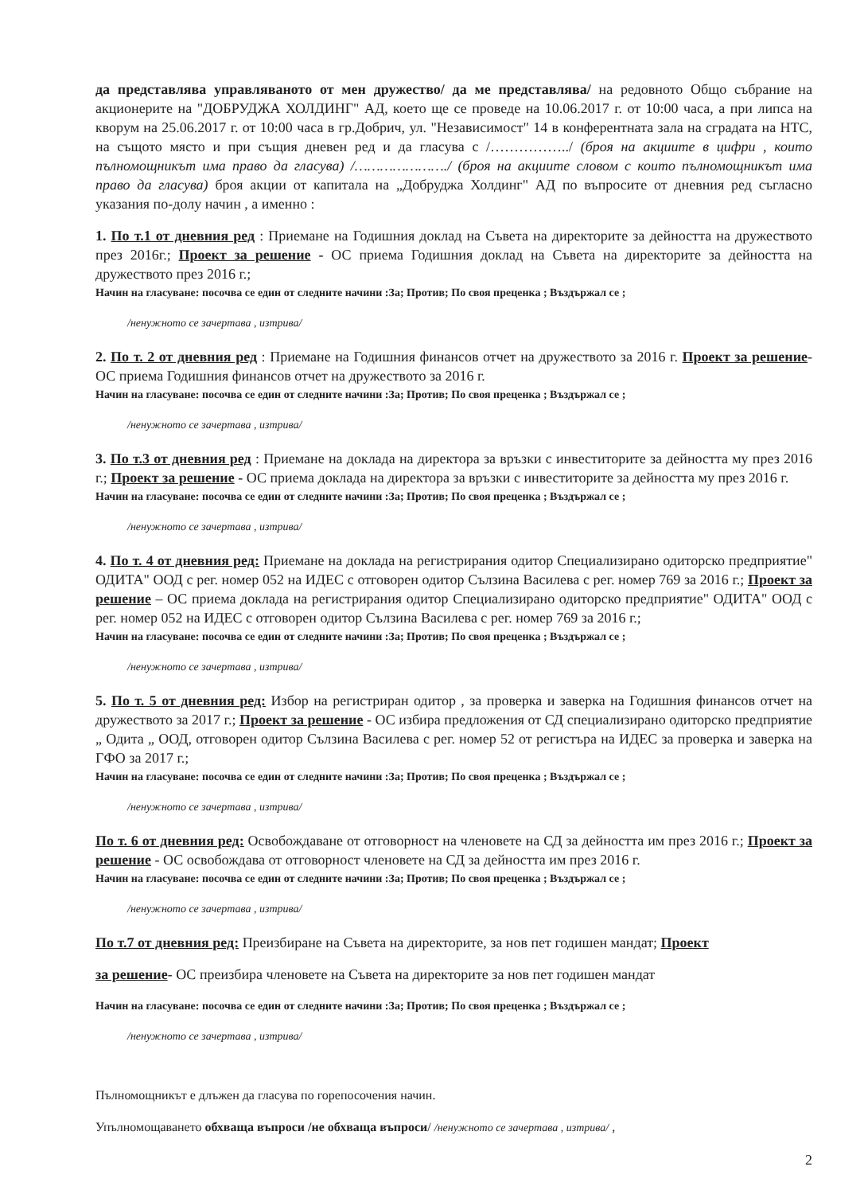да представлява управляваното от мен дружество/ да ме представлява/ на редовното Общо събрание на акционерите на "ДОБРУДЖА ХОЛДИНГ" АД, което ще се проведе на 10.06.2017 г. от 10:00 часа, а при липса на кворум на 25.06.2017 г. от 10:00 часа в гр.Добрич, ул. "Независимост" 14 в конферентната зала на сградата на НТС, на същото място и при същия дневен ред и да гласува с /……………../ (броя на акциите в цифри , които пълномощникът има право да гласува) /…………………./ (броя на акциите словом с които пълномощникът има право да гласува) броя акции от капитала на „Добруджа Холдинг" АД по въпросите от дневния ред съгласно указания по-долу начин , а именно :
1. По т.1 от дневния ред : Приемане на Годишния доклад на Съвета на директорите за дейността на дружеството през 2016г.; Проект за решение - ОС приема Годишния доклад на Съвета на директорите за дейността на дружеството през 2016 г.;
Начин на гласуване: посочва се един от следните начини :За; Против; По своя преценка ; Въздържал се ;
/ненужното се зачертава , изтрива/
2. По т. 2 от дневния ред : Приемане на Годишния финансов отчет на дружеството за 2016 г. Проект за решение- ОС приема Годишния финансов отчет на дружеството за 2016 г.
Начин на гласуване: посочва се един от следните начини :За; Против; По своя преценка ; Въздържал се ;
/ненужното се зачертава , изтрива/
3. По т.3 от дневния ред : Приемане на доклада на директора за връзки с инвеститорите за дейността му през 2016 г.; Проект за решение - ОС приема доклада на директора за връзки с инвеститорите за дейността му през 2016 г.
Начин на гласуване: посочва се един от следните начини :За; Против; По своя преценка ; Въздържал се ;
/ненужното се зачертава , изтрива/
4. По т. 4 от дневния ред: Приемане на доклада на регистрирания одитор Специализирано одиторско предприятие" ОДИТА" ООД с рег. номер 052 на ИДЕС с отговорен одитор Сълзина Василева с рег. номер 769 за 2016 г.; Проект за решение – ОС приема доклада на регистрирания одитор Специализирано одиторско предприятие" ОДИТА" ООД с рег. номер 052 на ИДЕС с отговорен одитор Сълзина Василева с рег. номер 769 за 2016 г.;
Начин на гласуване: посочва се един от следните начини :За; Против; По своя преценка ; Въздържал се ;
/ненужното се зачертава , изтрива/
5. По т. 5 от дневния ред: Избор на регистриран одитор , за проверка и заверка на Годишния финансов отчет на дружеството за 2017 г.; Проект за решение - ОС избира предложения от СД специализирано одиторско предприятие „ Одита „ ООД, отговорен одитор Сълзина Василева с рег. номер 52 от регистъра на ИДЕС за проверка и заверка на ГФО за 2017 г.;
Начин на гласуване: посочва се един от следните начини :За; Против; По своя преценка ; Въздържал се ;
/ненужното се зачертава , изтрива/
По т. 6 от дневния ред: Освобождаване от отговорност на членовете на СД за дейността им през 2016 г.; Проект за решение - ОС освобождава от отговорност членовете на СД за дейността им през 2016 г.
Начин на гласуване: посочва се един от следните начини :За; Против; По своя преценка ; Въздържал се ;
/ненужното се зачертава , изтрива/
По т.7 от дневния ред: Преизбиране на Съвета на директорите, за нов пет годишен мандат; Проект
за решение- ОС преизбира членовете на Съвета на директорите за нов пет годишен мандат
Начин на гласуване: посочва се един от следните начини :За; Против; По своя преценка ; Въздържал се ;
/ненужното се зачертава , изтрива/
Пълномощникът е длъжен да гласува по горепосочения начин.
Упълномощаването обхваща въпроси /не обхваща въпроси/ /ненужното се зачертава , изтрива/ ,
2